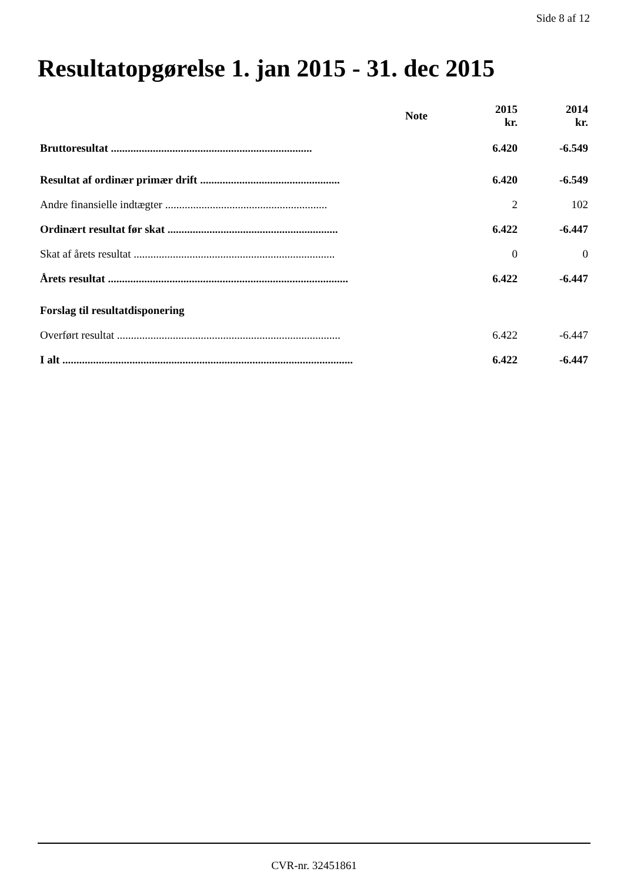Side 8 af 12
Resultatopgørelse 1. jan 2015 - 31. dec 2015
| | Note | 2015 kr. | 2014 kr. |
| --- | --- | --- | --- |
| Bruttoresultat ........................................................................ | | 6.420 | -6.549 |
| Resultat af ordinær primær drift .................................................. | | 6.420 | -6.549 |
| Andre finansielle indtægter .......................................................... | | 2 | 102 |
| Ordinært resultat før skat ............................................................. | | 6.422 | -6.447 |
| Skat af årets resultat ........................................................................ | | 0 | 0 |
| Årets resultat ...................................................................................... | | 6.422 | -6.447 |
| Forslag til resultatdisponering | | | |
| Overført resultat ................................................................................ | | 6.422 | -6.447 |
| I alt ........................................................................................................ | | 6.422 | -6.447 |
CVR-nr. 32451861